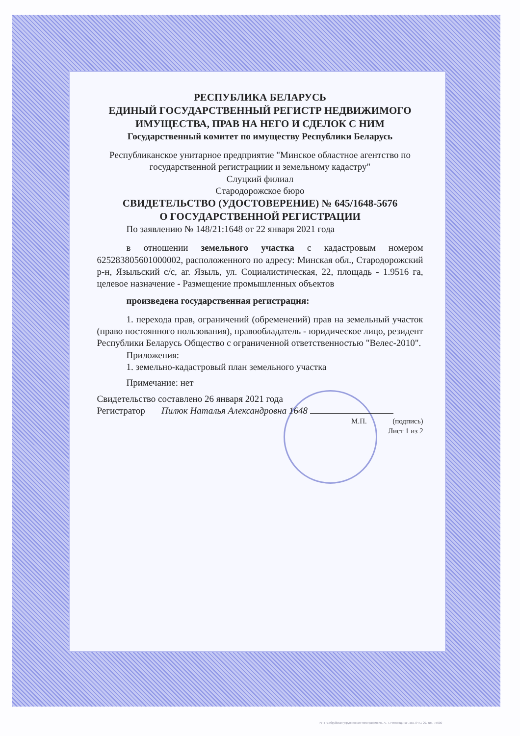РЕСПУБЛИКА БЕЛАРУСЬ
ЕДИНЫЙ ГОСУДАРСТВЕННЫЙ РЕГИСТР НЕДВИЖИМОГО ИМУЩЕСТВА, ПРАВ НА НЕГО И СДЕЛОК С НИМ
Государственный комитет по имуществу Республики Беларусь
Республиканское унитарное предприятие "Минское областное агентство по государственной регистрациии и земельному кадастру"
Слуцкий филиал
Стародорожское бюро
СВИДЕТЕЛЬСТВО (УДОСТОВЕРЕНИЕ) № 645/1648-5676
О ГОСУДАРСТВЕННОЙ РЕГИСТРАЦИИ
По заявлению № 148/21:1648 от 22 января 2021 года
в отношении земельного участка с кадастровым номером 625283805601000002, расположенного по адресу: Минская обл., Стародорожский р-н, Языльский с/с, аг. Языль, ул. Социалистическая, 22, площадь - 1.9516 га, целевое назначение - Размещение промышленных объектов
произведена государственная регистрация:
1. перехода прав, ограничений (обременений) прав на земельный участок (право постоянного пользования), правообладатель - юридическое лицо, резидент Республики Беларусь Общество с ограниченной ответственностью "Велес-2010".
Приложения:
1. земельно-кадастровый план земельного участка
Примечание: нет
Свидетельство составлено 26 января 2021 года
Регистратор Пилюк Наталья Александровна 1648
М.П. (подпись)
Лист 1 из 2
РУП "Бобруйская укрупненная типография им. А. Т. Непогодина", зак. 0471-20, тир. 75000